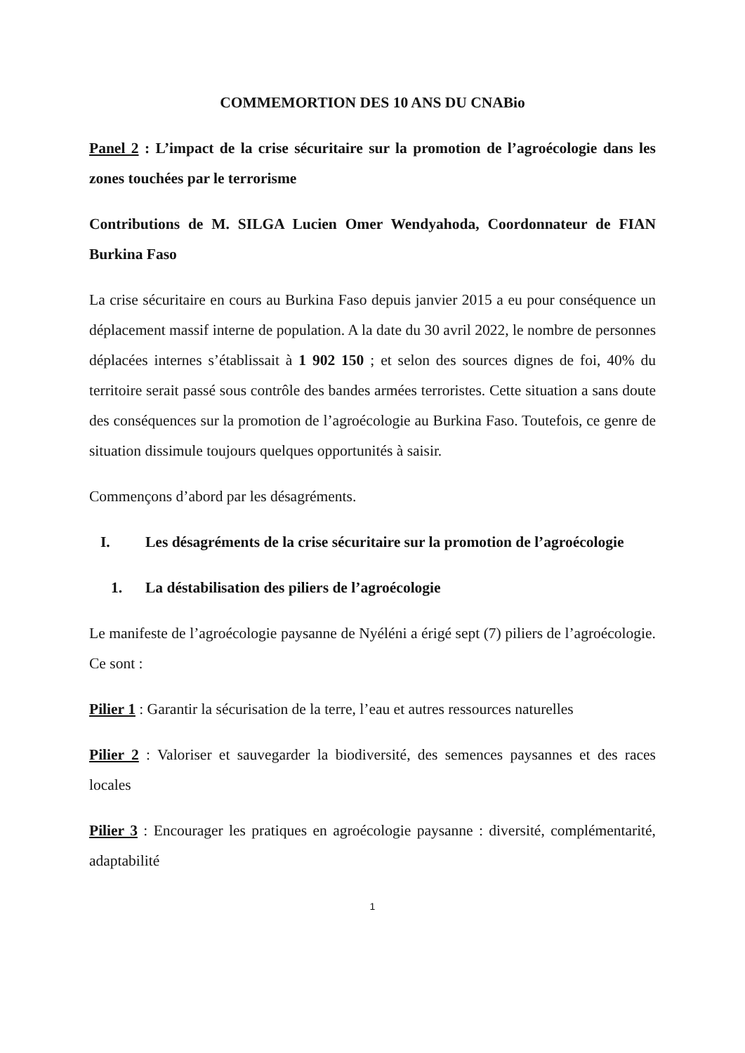COMMEMORTION DES 10 ANS DU CNABio
Panel 2 : L’impact de la crise sécuritaire sur la promotion de l’agroécologie dans les zones touchées par le terrorisme
Contributions de M. SILGA Lucien Omer Wendyahoda, Coordonnateur de FIAN Burkina Faso
La crise sécuritaire en cours au Burkina Faso depuis janvier 2015 a eu pour conséquence un déplacement massif interne de population. A la date du 30 avril 2022, le nombre de personnes déplacées internes s’établissait à 1 902 150 ; et selon des sources dignes de foi, 40% du territoire serait passé sous contrôle des bandes armées terroristes. Cette situation a sans doute des conséquences sur la promotion de l’agroécologie au Burkina Faso. Toutefois, ce genre de situation dissimule toujours quelques opportunités à saisir.
Commençons d’abord par les désagréments.
I. Les désagréments de la crise sécuritaire sur la promotion de l’agroécologie
1. La déstabilisation des piliers de l’agroécologie
Le manifeste de l’agroécologie paysanne de Nyéléni a érigé sept (7) piliers de l’agroécologie. Ce sont :
Pilier 1 : Garantir la sécurisation de la terre, l’eau et autres ressources naturelles
Pilier 2 : Valoriser et sauvegarder la biodiversité, des semences paysannes et des races locales
Pilier 3 : Encourager les pratiques en agroécologie paysanne : diversité, complémentarité, adaptabilité
1